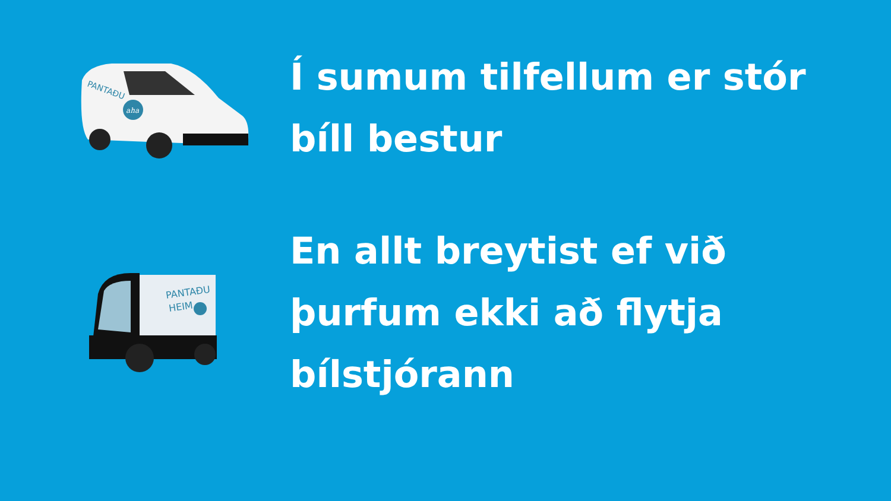aha
PANTAÐU
PANTAÐU
HEIM
Í sumum tilfellum er stór bíll bestur
En allt breytist ef við þurfum ekki að flytja bílstjórann